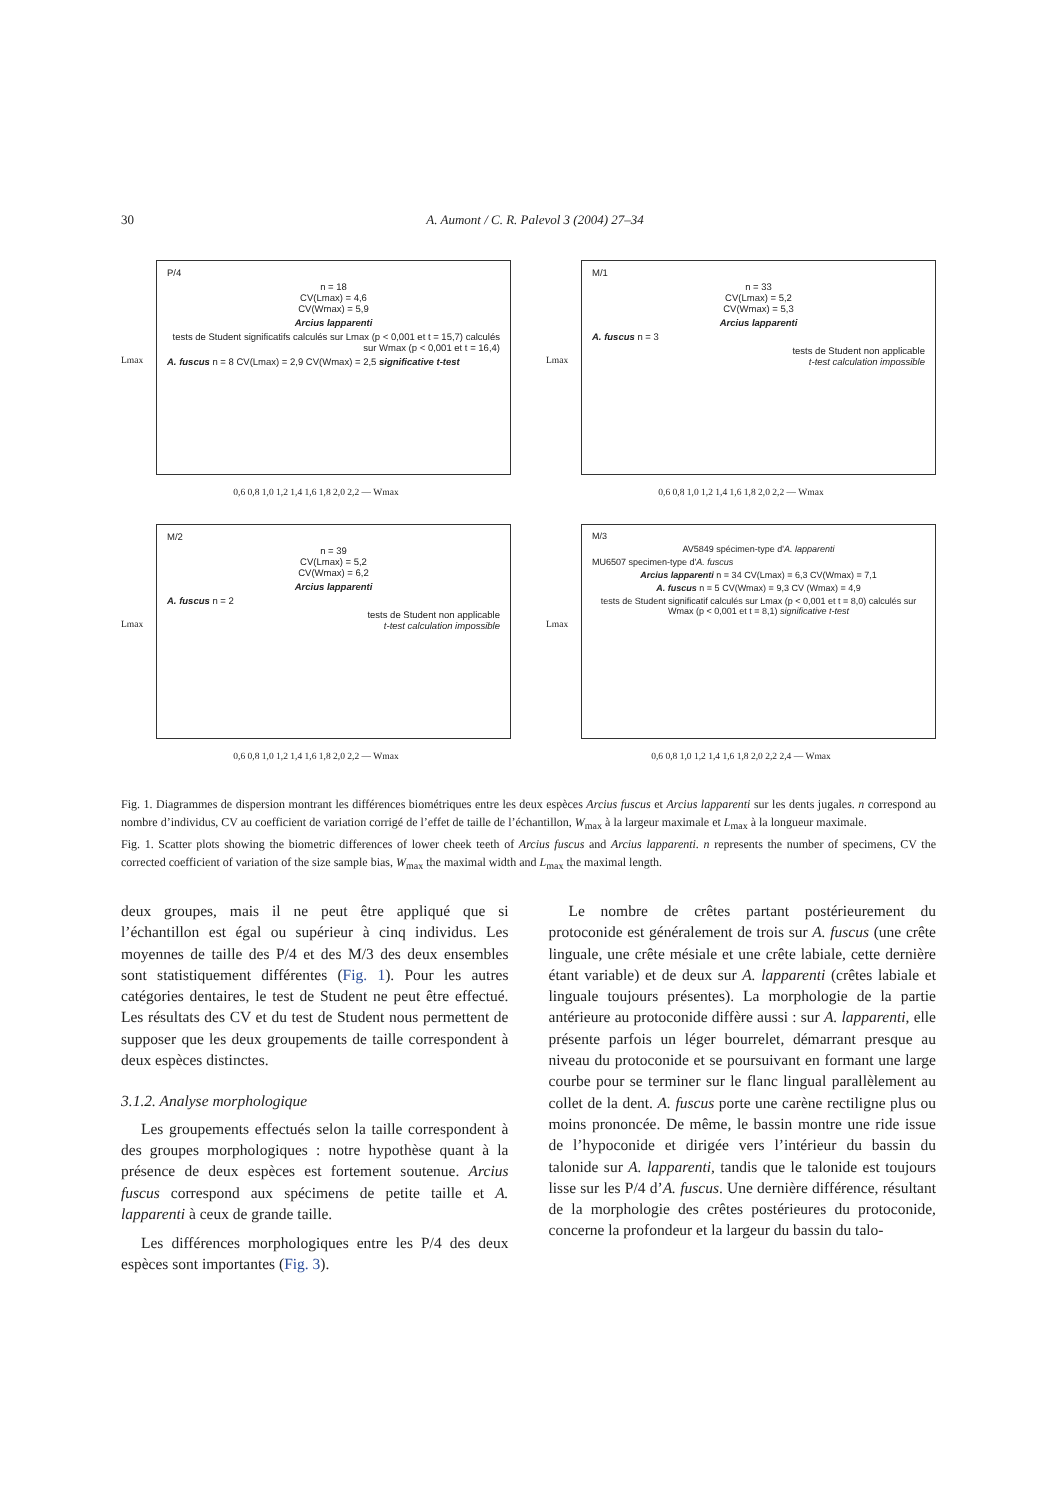30 A. Aumont / C. R. Palevol 3 (2004) 27–34
Lmax
P/4
n = 18
CV(Lmax) = 4,6
CV(Wmax) = 5,9
Arcius lapparenti
tests de Student significatifs calculés sur Lmax (p < 0,001 et t = 15,7) calculés sur Wmax (p < 0,001 et t = 16,4)
A. fuscus n = 8 CV(Lmax) = 2,9 CV(Wmax) = 2,5 significative t-test
0,6 0,8 1,0 1,2 1,4 1,6 1,8 2,0 2,2 — Wmax
Lmax
M/1
n = 33
CV(Lmax) = 5,2
CV(Wmax) = 5,3
Arcius lapparenti
A. fuscus n = 3
tests de Student non applicable
t-test calculation impossible
0,6 0,8 1,0 1,2 1,4 1,6 1,8 2,0 2,2 — Wmax
Lmax
M/2
n = 39
CV(Lmax) = 5,2
CV(Wmax) = 6,2
Arcius lapparenti
A. fuscus n = 2
tests de Student non applicable
t-test calculation impossible
0,6 0,8 1,0 1,2 1,4 1,6 1,8 2,0 2,2 — Wmax
Lmax
M/3
AV5849 spécimen-type d'A. lapparenti
MU6507 specimen-type d'A. fuscus
Arcius lapparenti n = 34 CV(Lmax) = 6,3 CV(Wmax) = 7,1
A. fuscus n = 5 CV(Wmax) = 9,3 CV (Wmax) = 4,9
tests de Student significatif calculés sur Lmax (p < 0,001 et t = 8,0) calculés sur Wmax (p < 0,001 et t = 8,1) significative t-test
0,6 0,8 1,0 1,2 1,4 1,6 1,8 2,0 2,2 2,4 — Wmax
Fig. 1. Diagrammes de dispersion montrant les différences biométriques entre les deux espèces Arcius fuscus et Arcius lapparenti sur les dents jugales. n correspond au nombre d’individus, CV au coefficient de variation corrigé de l’effet de taille de l’échantillon, W<sub>max</sub> à la largeur maximale et L<sub>max</sub> à la longueur maximale.
Fig. 1. Scatter plots showing the biometric differences of lower cheek teeth of Arcius fuscus and Arcius lapparenti. n represents the number of specimens, CV the corrected coefficient of variation of the size sample bias, W<sub>max</sub> the maximal width and L<sub>max</sub> the maximal length.
deux groupes, mais il ne peut être appliqué que si l’échantillon est égal ou supérieur à cinq individus. Les moyennes de taille des P/4 et des M/3 des deux ensembles sont statistiquement différentes (Fig. 1). Pour les autres catégories dentaires, le test de Student ne peut être effectué. Les résultats des CV et du test de Student nous permettent de supposer que les deux groupements de taille correspondent à deux espèces distinctes.
3.1.2. Analyse morphologique
Les groupements effectués selon la taille correspondent à des groupes morphologiques : notre hypothèse quant à la présence de deux espèces est fortement soutenue. Arcius fuscus correspond aux spécimens de petite taille et A. lapparenti à ceux de grande taille.
Les différences morphologiques entre les P/4 des deux espèces sont importantes (Fig. 3).
Le nombre de crêtes partant postérieurement du protoconide est généralement de trois sur A. fuscus (une crête linguale, une crête mésiale et une crête labiale, cette dernière étant variable) et de deux sur A. lapparenti (crêtes labiale et linguale toujours présentes). La morphologie de la partie antérieure au protoconide diffère aussi : sur A. lapparenti, elle présente parfois un léger bourrelet, démarrant presque au niveau du protoconide et se poursuivant en formant une large courbe pour se terminer sur le flanc lingual parallèlement au collet de la dent. A. fuscus porte une carène rectiligne plus ou moins prononcée. De même, le bassin montre une ride issue de l’hypoconide et dirigée vers l’intérieur du bassin du talonide sur A. lapparenti, tandis que le talonide est toujours lisse sur les P/4 d’A. fuscus. Une dernière différence, résultant de la morphologie des crêtes postérieures du protoconide, concerne la profondeur et la largeur du bassin du talo-